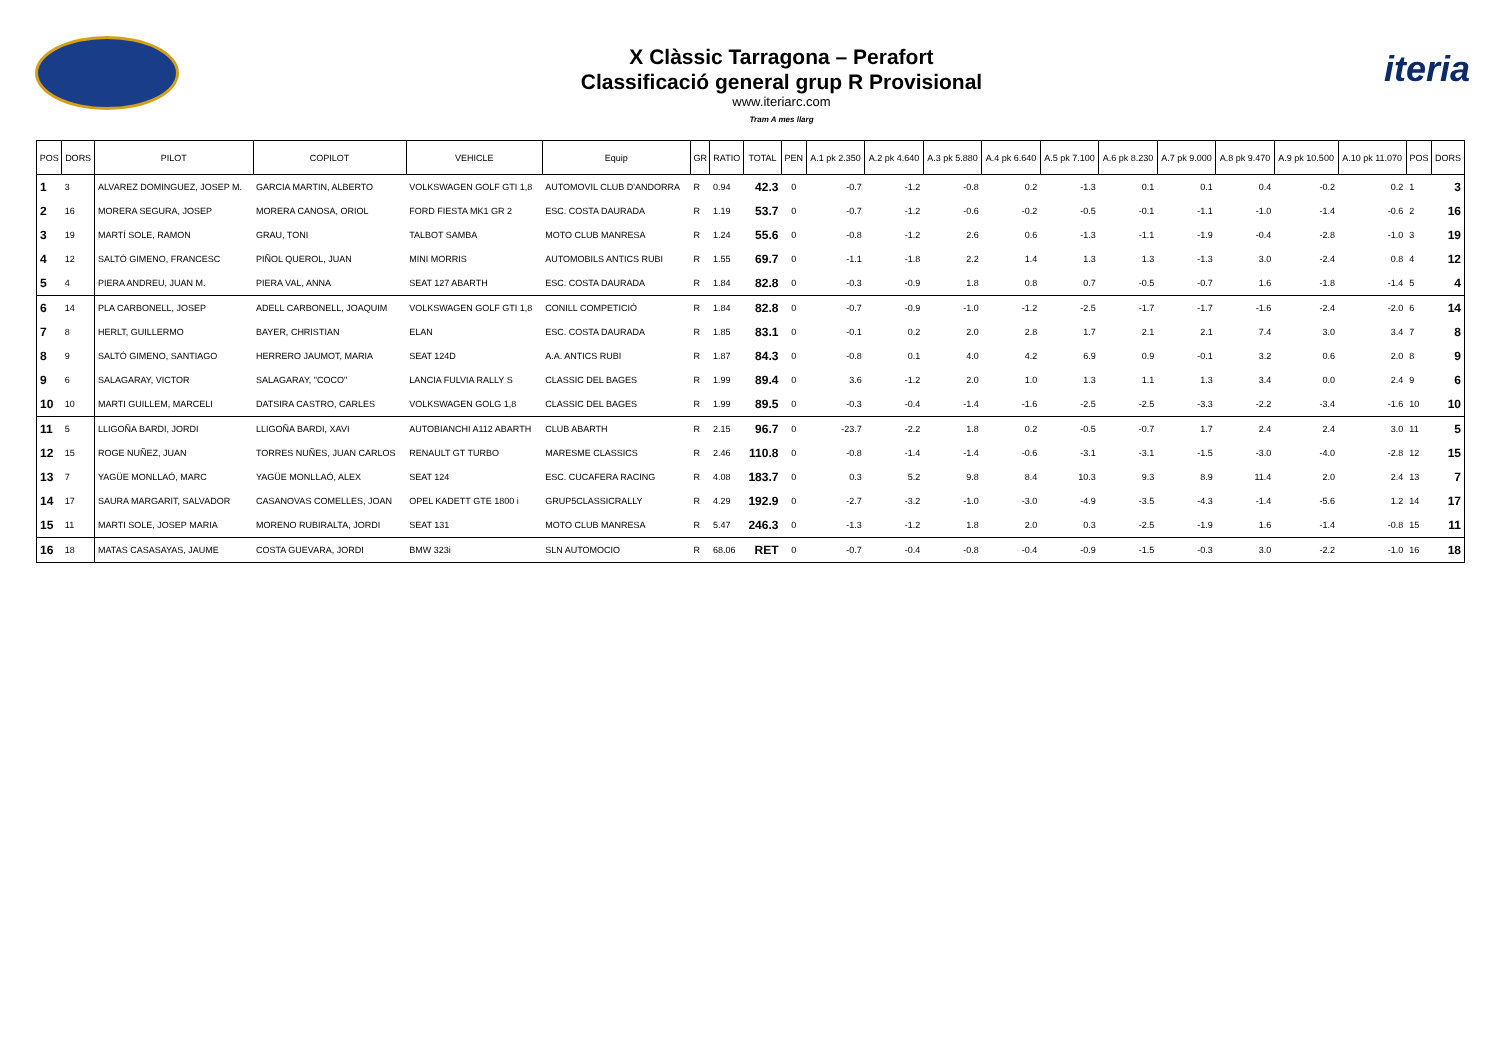X Clàssic Tarragona – Perafort
Classificació general grup R Provisional
www.iteriarc.com
Tram A mes llarg
iteria
| POS | DORS | PILOT | COPILOT | VEHICLE | Equip | GR | RATIO | TOTAL | PEN | A.1 pk 2.350 | A.2 pk 4.640 | A.3 pk 5.880 | A.4 pk 6.640 | A.5 pk 7.100 | A.6 pk 8.230 | A.7 pk 9.000 | A.8 pk 9.470 | A.9 pk 10.500 | A.10 pk 11.070 | POS | DORS |
| --- | --- | --- | --- | --- | --- | --- | --- | --- | --- | --- | --- | --- | --- | --- | --- | --- | --- | --- | --- | --- | --- |
| 1 | 3 | ALVAREZ DOMINGUEZ, JOSEP M. | GARCIA MARTIN, ALBERTO | VOLKSWAGEN GOLF GTI 1,8 | AUTOMOVIL CLUB D'ANDORRA | R | 0.94 | 42.3 | 0 | -0.7 | -1.2 | -0.8 | 0.2 | -1.3 | 0.1 | 0.1 | 0.4 | -0.2 | 0.2 | 1 | 3 |
| 2 | 16 | MORERA SEGURA, JOSEP | MORERA CANOSA, ORIOL | FORD FIESTA MK1 GR 2 | ESC. COSTA DAURADA | R | 1.19 | 53.7 | 0 | -0.7 | -1.2 | -0.6 | -0.2 | -0.5 | -0.1 | -1.1 | -1.0 | -1.4 | -0.6 | 2 | 16 |
| 3 | 19 | MARTÍ SOLE, RAMON | GRAU, TONI | TALBOT SAMBA | MOTO CLUB MANRESA | R | 1.24 | 55.6 | 0 | -0.8 | -1.2 | 2.6 | 0.6 | -1.3 | -1.1 | -1.9 | -0.4 | -2.8 | -1.0 | 3 | 19 |
| 4 | 12 | SALTÓ GIMENO, FRANCESC | PIÑOL QUEROL, JUAN | MINI MORRIS | AUTOMOBILS ANTICS RUBI | R | 1.55 | 69.7 | 0 | -1.1 | -1.8 | 2.2 | 1.4 | 1.3 | 1.3 | -1.3 | 3.0 | -2.4 | 0.8 | 4 | 12 |
| 5 | 4 | PIERA ANDREU, JUAN M. | PIERA VAL, ANNA | SEAT 127 ABARTH | ESC. COSTA DAURADA | R | 1.84 | 82.8 | 0 | -0.3 | -0.9 | 1.8 | 0.8 | 0.7 | -0.5 | -0.7 | 1.6 | -1.8 | -1.4 | 5 | 4 |
| 6 | 14 | PLA CARBONELL, JOSEP | ADELL CARBONELL, JOAQUIM | VOLKSWAGEN GOLF GTI 1,8 | CONILL COMPETICIÓ | R | 1.84 | 82.8 | 0 | -0.7 | -0.9 | -1.0 | -1.2 | -2.5 | -1.7 | -1.7 | -1.6 | -2.4 | -2.0 | 6 | 14 |
| 7 | 8 | HERLT, GUILLERMO | BAYER, CHRISTIAN | ELAN | ESC. COSTA DAURADA | R | 1.85 | 83.1 | 0 | -0.1 | 0.2 | 2.0 | 2.8 | 1.7 | 2.1 | 2.1 | 7.4 | 3.0 | 3.4 | 7 | 8 |
| 8 | 9 | SALTÓ GIMENO, SANTIAGO | HERRERO JAUMOT, MARIA | SEAT 124D | A.A. ANTICS RUBI | R | 1.87 | 84.3 | 0 | -0.8 | 0.1 | 4.0 | 4.2 | 6.9 | 0.9 | -0.1 | 3.2 | 0.6 | 2.0 | 8 | 9 |
| 9 | 6 | SALAGARAY, VICTOR | SALAGARAY, "COCO" | LANCIA FULVIA RALLY S | CLASSIC DEL BAGES | R | 1.99 | 89.4 | 0 | 3.6 | -1.2 | 2.0 | 1.0 | 1.3 | 1.1 | 1.3 | 3.4 | 0.0 | 2.4 | 9 | 6 |
| 10 | 10 | MARTI GUILLEM, MARCELI | DATSIRA CASTRO, CARLES | VOLKSWAGEN GOLG 1,8 | CLASSIC DEL BAGES | R | 1.99 | 89.5 | 0 | -0.3 | -0.4 | -1.4 | -1.6 | -2.5 | -2.5 | -3.3 | -2.2 | -3.4 | -1.6 | 10 | 10 |
| 11 | 5 | LLIGOÑA BARDI, JORDI | LLIGOÑA BARDI, XAVI | AUTOBIANCHI A112 ABARTH | CLUB ABARTH | R | 2.15 | 96.7 | 0 | -23.7 | -2.2 | 1.8 | 0.2 | -0.5 | -0.7 | 1.7 | 2.4 | 2.4 | 3.0 | 11 | 5 |
| 12 | 15 | ROGE NUÑEZ, JUAN | TORRES NUÑES, JUAN CARLOS | RENAULT GT TURBO | MARESME CLASSICS | R | 2.46 | 110.8 | 0 | -0.8 | -1.4 | -1.4 | -0.6 | -3.1 | -3.1 | -1.5 | -3.0 | -4.0 | -2.8 | 12 | 15 |
| 13 | 7 | YAGÜE MONLLAÓ, MARC | YAGÜE MONLLAÓ, ALEX | SEAT 124 | ESC. CUCAFERA RACING | R | 4.08 | 183.7 | 0 | 0.3 | 5.2 | 9.8 | 8.4 | 10.3 | 9.3 | 8.9 | 11.4 | 2.0 | 2.4 | 13 | 7 |
| 14 | 17 | SAURA MARGARIT, SALVADOR | CASANOVAS COMELLES, JOAN | OPEL KADETT GTE 1800 i | GRUP5CLASSICRALLY | R | 4.29 | 192.9 | 0 | -2.7 | -3.2 | -1.0 | -3.0 | -4.9 | -3.5 | -4.3 | -1.4 | -5.6 | 1.2 | 14 | 17 |
| 15 | 11 | MARTI SOLE, JOSEP MARIA | MORENO RUBIRALTA, JORDI | SEAT 131 | MOTO CLUB MANRESA | R | 5.47 | 246.3 | 0 | -1.3 | -1.2 | 1.8 | 2.0 | 0.3 | -2.5 | -1.9 | 1.6 | -1.4 | -0.8 | 15 | 11 |
| 16 | 18 | MATAS CASASAYAS, JAUME | COSTA GUEVARA, JORDI | BMW 323i | SLN AUTOMOCIO | R | 68.06 | RET | 0 | -0.7 | -0.4 | -0.8 | -0.4 | -0.9 | -1.5 | -0.3 | 3.0 | -2.2 | -1.0 | 16 | 18 |